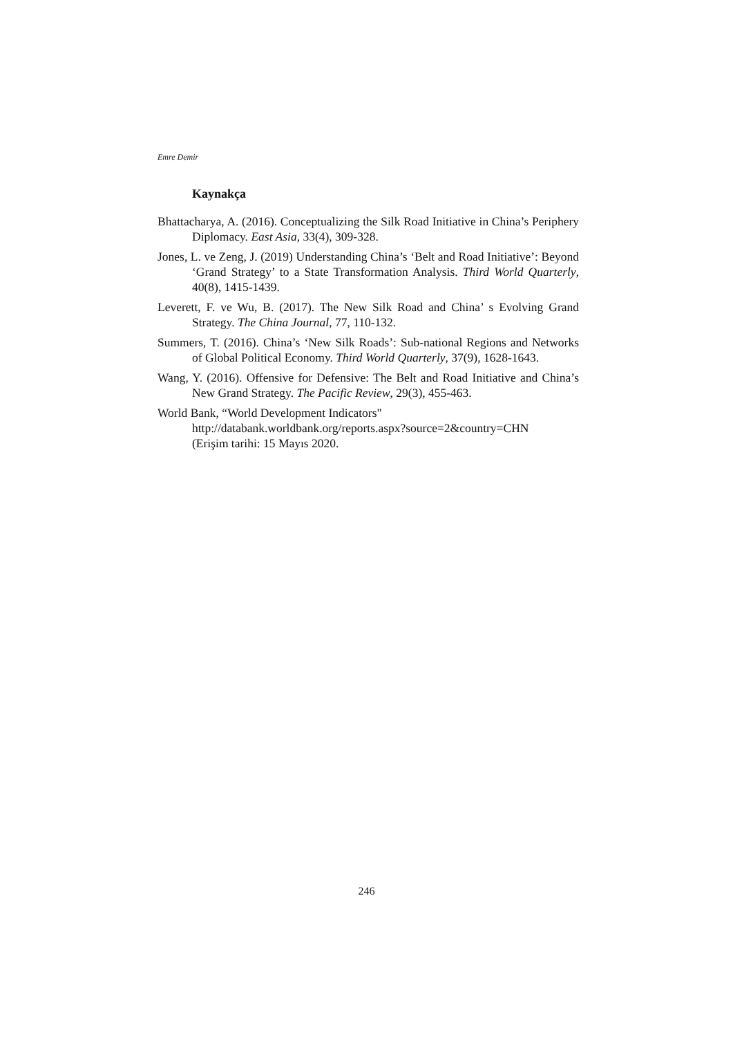Emre Demir
Kaynakça
Bhattacharya, A. (2016). Conceptualizing the Silk Road Initiative in China’s Periphery Diplomacy. East Asia, 33(4), 309-328.
Jones, L. ve Zeng, J. (2019) Understanding China’s ‘Belt and Road Initiative’: Beyond ‘Grand Strategy’ to a State Transformation Analysis. Third World Quarterly, 40(8), 1415-1439.
Leverett, F. ve Wu, B. (2017). The New Silk Road and China’ s Evolving Grand Strategy. The China Journal, 77, 110-132.
Summers, T. (2016). China’s ‘New Silk Roads’: Sub-national Regions and Networks of Global Political Economy. Third World Quarterly, 37(9), 1628-1643.
Wang, Y. (2016). Offensive for Defensive: The Belt and Road Initiative and China’s New Grand Strategy. The Pacific Review, 29(3), 455-463.
World Bank, “World Development Indicators"
http://databank.worldbank.org/reports.aspx?source=2&country=CHN
(Erişim tarihi: 15 Mayıs 2020.
246